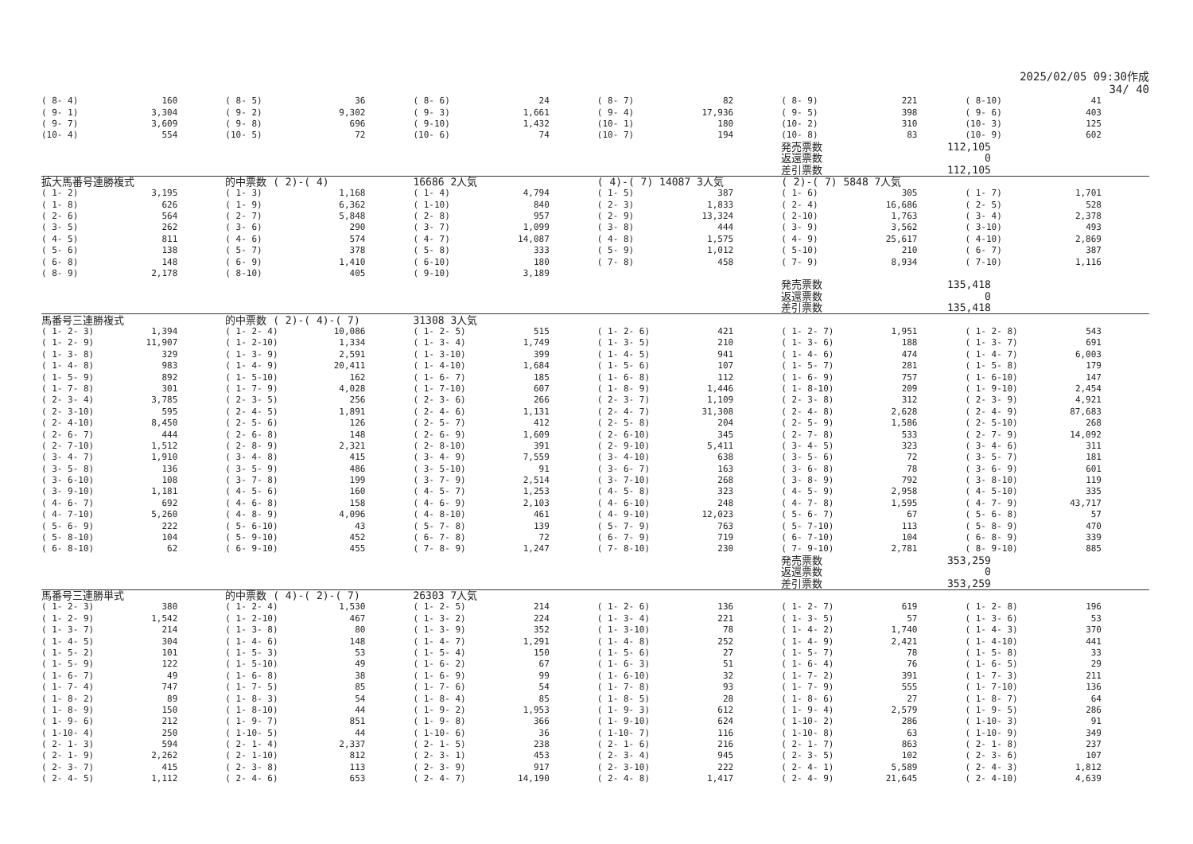2025/02/05 09:30作成
34/ 40
| ( 8- 4) | 160 | ( 8- 5) | 36 | ( 8- 6) | 24 | ( 8- 7) | 82 | ( 8- 9) | 221 | ( 8-10) | 41 |
| ( 9- 1) | 3,304 | ( 9- 2) | 9,302 | ( 9- 3) | 1,661 | ( 9- 4) | 17,936 | ( 9- 5) | 398 | ( 9- 6) | 403 |
| ( 9- 7) | 3,609 | ( 9- 8) | 696 | ( 9-10) | 1,432 | (10- 1) | 180 | (10- 2) | 310 | (10- 3) | 125 |
| (10- 4) | 554 | (10- 5) | 72 | (10- 6) | 74 | (10- 7) | 194 | (10- 8) | 83 | (10- 9) | 602 |
| | | | | | | | | 発売票数 | 112,105 | | |
| | | | | | | | | 返還票数 | 0 | | |
| | | | | | | | | 差引票数 | 112,105 | | |
| 拡大馬番号連勝複式 | | 的中票数 ( 2)-( 4) | | 16686 2人気 | | ( 4)-( 7) 14087 3人気 | | ( 2)-( 7) 5848 7人気 | | | |
| ( 1- 2) | 3,195 | ( 1- 3) | 1,168 | ( 1- 4) | 4,794 | ( 1- 5) | 387 | ( 1- 6) | 305 | ( 1- 7) | 1,701 |
| ( 1- 8) | 626 | ( 1- 9) | 6,362 | ( 1-10) | 840 | ( 2- 3) | 1,833 | ( 2- 4) | 16,686 | ( 2- 5) | 528 |
| ( 2- 6) | 564 | ( 2- 7) | 5,848 | ( 2- 8) | 957 | ( 2- 9) | 13,324 | ( 2-10) | 1,763 | ( 3- 4) | 2,378 |
| ( 3- 5) | 262 | ( 3- 6) | 290 | ( 3- 7) | 1,099 | ( 3- 8) | 444 | ( 3- 9) | 3,562 | ( 3-10) | 493 |
| ( 4- 5) | 811 | ( 4- 6) | 574 | ( 4- 7) | 14,087 | ( 4- 8) | 1,575 | ( 4- 9) | 25,617 | ( 4-10) | 2,869 |
| ( 5- 6) | 138 | ( 5- 7) | 378 | ( 5- 8) | 333 | ( 5- 9) | 1,012 | ( 5-10) | 210 | ( 6- 7) | 387 |
| ( 6- 8) | 148 | ( 6- 9) | 1,410 | ( 6-10) | 180 | ( 7- 8) | 458 | ( 7- 9) | 8,934 | ( 7-10) | 1,116 |
| ( 8- 9) | 2,178 | ( 8-10) | 405 | ( 9-10) | 3,189 | | | | | | |
| | | | | | | | | 発売票数 | 135,418 | | |
| | | | | | | | | 返還票数 | 0 | | |
| | | | | | | | | 差引票数 | 135,418 | | |
| 馬番号三連勝複式 | | 的中票数 ( 2)-( 4)-( 7) | | 31308 3人気 | | | | | | | |
| ( 1- 2- 3) | 1,394 | ( 1- 2- 4) | 10,086 | ( 1- 2- 5) | 515 | ( 1- 2- 6) | 421 | ( 1- 2- 7) | 1,951 | ( 1- 2- 8) | 543 |
| ( 1- 2- 9) | 11,907 | ( 1- 2-10) | 1,334 | ( 1- 3- 4) | 1,749 | ( 1- 3- 5) | 210 | ( 1- 3- 6) | 188 | ( 1- 3- 7) | 691 |
| ( 1- 3- 8) | 329 | ( 1- 3- 9) | 2,591 | ( 1- 3-10) | 399 | ( 1- 4- 5) | 941 | ( 1- 4- 6) | 474 | ( 1- 4- 7) | 6,003 |
| ( 1- 4- 8) | 983 | ( 1- 4- 9) | 20,411 | ( 1- 4-10) | 1,684 | ( 1- 5- 6) | 107 | ( 1- 5- 7) | 281 | ( 1- 5- 8) | 179 |
| ( 1- 5- 9) | 892 | ( 1- 5-10) | 162 | ( 1- 6- 7) | 185 | ( 1- 6- 8) | 112 | ( 1- 6- 9) | 757 | ( 1- 6-10) | 147 |
| ( 1- 7- 8) | 301 | ( 1- 7- 9) | 4,028 | ( 1- 7-10) | 607 | ( 1- 8- 9) | 1,446 | ( 1- 8-10) | 209 | ( 1- 9-10) | 2,454 |
| ( 2- 3- 4) | 3,785 | ( 2- 3- 5) | 256 | ( 2- 3- 6) | 266 | ( 2- 3- 7) | 1,109 | ( 2- 3- 8) | 312 | ( 2- 3- 9) | 4,921 |
| ( 2- 3-10) | 595 | ( 2- 4- 5) | 1,891 | ( 2- 4- 6) | 1,131 | ( 2- 4- 7) | 31,308 | ( 2- 4- 8) | 2,628 | ( 2- 4- 9) | 87,683 |
| ( 2- 4-10) | 8,450 | ( 2- 5- 6) | 126 | ( 2- 5- 7) | 412 | ( 2- 5- 8) | 204 | ( 2- 5- 9) | 1,586 | ( 2- 5-10) | 268 |
| ( 2- 6- 7) | 444 | ( 2- 6- 8) | 148 | ( 2- 6- 9) | 1,609 | ( 2- 6-10) | 345 | ( 2- 7- 8) | 533 | ( 2- 7- 9) | 14,092 |
| ( 2- 7-10) | 1,512 | ( 2- 8- 9) | 2,321 | ( 2- 8-10) | 391 | ( 2- 9-10) | 5,411 | ( 3- 4- 5) | 323 | ( 3- 4- 6) | 311 |
| ( 3- 4- 7) | 1,910 | ( 3- 4- 8) | 415 | ( 3- 4- 9) | 7,559 | ( 3- 4-10) | 638 | ( 3- 5- 6) | 72 | ( 3- 5- 7) | 181 |
| ( 3- 5- 8) | 136 | ( 3- 5- 9) | 486 | ( 3- 5-10) | 91 | ( 3- 6- 7) | 163 | ( 3- 6- 8) | 78 | ( 3- 6- 9) | 601 |
| ( 3- 6-10) | 108 | ( 3- 7- 8) | 199 | ( 3- 7- 9) | 2,514 | ( 3- 7-10) | 268 | ( 3- 8- 9) | 792 | ( 3- 8-10) | 119 |
| ( 3- 9-10) | 1,181 | ( 4- 5- 6) | 160 | ( 4- 5- 7) | 1,253 | ( 4- 5- 8) | 323 | ( 4- 5- 9) | 2,958 | ( 4- 5-10) | 335 |
| ( 4- 6- 7) | 692 | ( 4- 6- 8) | 158 | ( 4- 6- 9) | 2,103 | ( 4- 6-10) | 248 | ( 4- 7- 8) | 1,595 | ( 4- 7- 9) | 43,717 |
| ( 4- 7-10) | 5,260 | ( 4- 8- 9) | 4,096 | ( 4- 8-10) | 461 | ( 4- 9-10) | 12,023 | ( 5- 6- 7) | 67 | ( 5- 6- 8) | 57 |
| ( 5- 6- 9) | 222 | ( 5- 6-10) | 43 | ( 5- 7- 8) | 139 | ( 5- 7- 9) | 763 | ( 5- 7-10) | 113 | ( 5- 8- 9) | 470 |
| ( 5- 8-10) | 104 | ( 5- 9-10) | 452 | ( 6- 7- 8) | 72 | ( 6- 7- 9) | 719 | ( 6- 7-10) | 104 | ( 6- 8- 9) | 339 |
| ( 6- 8-10) | 62 | ( 6- 9-10) | 455 | ( 7- 8- 9) | 1,247 | ( 7- 8-10) | 230 | ( 7- 9-10) | 2,781 | ( 8- 9-10) | 885 |
| | | | | | | | | 発売票数 | 353,259 | | |
| | | | | | | | | 返還票数 | 0 | | |
| | | | | | | | | 差引票数 | 353,259 | | |
| 馬番号三連勝単式 | | 的中票数 ( 4)-( 2)-( 7) | | 26303 7人気 | | | | | | | |
| ( 1- 2- 3) | 380 | ( 1- 2- 4) | 1,530 | ( 1- 2- 5) | 214 | ( 1- 2- 6) | 136 | ( 1- 2- 7) | 619 | ( 1- 2- 8) | 196 |
| ( 1- 2- 9) | 1,542 | ( 1- 2-10) | 467 | ( 1- 3- 2) | 224 | ( 1- 3- 4) | 221 | ( 1- 3- 5) | 57 | ( 1- 3- 6) | 53 |
| ( 1- 3- 7) | 214 | ( 1- 3- 8) | 80 | ( 1- 3- 9) | 352 | ( 1- 3-10) | 78 | ( 1- 4- 2) | 1,740 | ( 1- 4- 3) | 370 |
| ( 1- 4- 5) | 304 | ( 1- 4- 6) | 148 | ( 1- 4- 7) | 1,291 | ( 1- 4- 8) | 252 | ( 1- 4- 9) | 2,421 | ( 1- 4-10) | 441 |
| ( 1- 5- 2) | 101 | ( 1- 5- 3) | 53 | ( 1- 5- 4) | 150 | ( 1- 5- 6) | 27 | ( 1- 5- 7) | 78 | ( 1- 5- 8) | 33 |
| ( 1- 5- 9) | 122 | ( 1- 5-10) | 49 | ( 1- 6- 2) | 67 | ( 1- 6- 3) | 51 | ( 1- 6- 4) | 76 | ( 1- 6- 5) | 29 |
| ( 1- 6- 7) | 49 | ( 1- 6- 8) | 38 | ( 1- 6- 9) | 99 | ( 1- 6-10) | 32 | ( 1- 7- 2) | 391 | ( 1- 7- 3) | 211 |
| ( 1- 7- 4) | 747 | ( 1- 7- 5) | 85 | ( 1- 7- 6) | 54 | ( 1- 7- 8) | 93 | ( 1- 7- 9) | 555 | ( 1- 7-10) | 136 |
| ( 1- 8- 2) | 89 | ( 1- 8- 3) | 54 | ( 1- 8- 4) | 85 | ( 1- 8- 5) | 28 | ( 1- 8- 6) | 27 | ( 1- 8- 7) | 64 |
| ( 1- 8- 9) | 150 | ( 1- 8-10) | 44 | ( 1- 9- 2) | 1,953 | ( 1- 9- 3) | 612 | ( 1- 9- 4) | 2,579 | ( 1- 9- 5) | 286 |
| ( 1- 9- 6) | 212 | ( 1- 9- 7) | 851 | ( 1- 9- 8) | 366 | ( 1- 9-10) | 624 | ( 1-10- 2) | 286 | ( 1-10- 3) | 91 |
| ( 1-10- 4) | 250 | ( 1-10- 5) | 44 | ( 1-10- 6) | 36 | ( 1-10- 7) | 116 | ( 1-10- 8) | 63 | ( 1-10- 9) | 349 |
| ( 2- 1- 3) | 594 | ( 2- 1- 4) | 2,337 | ( 2- 1- 5) | 238 | ( 2- 1- 6) | 216 | ( 2- 1- 7) | 863 | ( 2- 1- 8) | 237 |
| ( 2- 1- 9) | 2,262 | ( 2- 1-10) | 812 | ( 2- 3- 1) | 453 | ( 2- 3- 4) | 945 | ( 2- 3- 5) | 102 | ( 2- 3- 6) | 107 |
| ( 2- 3- 7) | 415 | ( 2- 3- 8) | 113 | ( 2- 3- 9) | 917 | ( 2- 3-10) | 222 | ( 2- 4- 1) | 5,589 | ( 2- 4- 3) | 1,812 |
| ( 2- 4- 5) | 1,112 | ( 2- 4- 6) | 653 | ( 2- 4- 7) | 14,190 | ( 2- 4- 8) | 1,417 | ( 2- 4- 9) | 21,645 | ( 2- 4-10) | 4,639 |